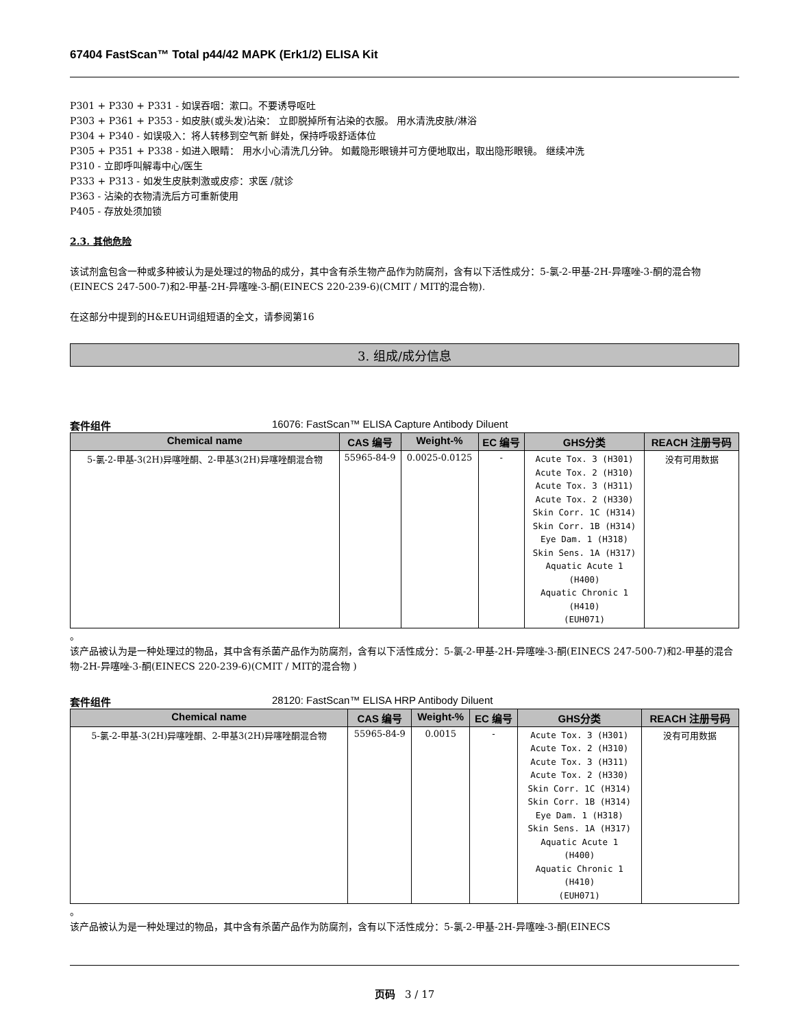67404 FastScan™ Total p44/42 MAPK (Erk1/2) ELISA Kit
P301 + P330 + P331 - 如误吞咽：漱口。不要诱导呕吐
P303 + P361 + P353 - 如皮肤(或头发)沾染： 立即脱掉所有沾染的衣服。 用水清洗皮肤/淋浴
P304 + P340 - 如误吸入：将人转移到空气新 鲜处，保持呼吸舒适体位
P305 + P351 + P338 - 如进入眼睛： 用水小心清洗几分钟。 如戴隐形眼镜并可方便地取出，取出隐形眼镜。 继续冲洗
P310 - 立即呼叫解毒中心/医生
P333 + P313 - 如发生皮肤刺激或皮疹：求医 /就诊
P363 - 沾染的衣物清洗后方可重新使用
P405 - 存放处须加锁
2.3. 其他危险
该试剂盒包含一种或多种被认为是处理过的物品的成分，其中含有杀生物产品作为防腐剂，含有以下活性成分：5-氯-2-甲基-2H-异噻唑-3-酮的混合物(EINECS 247-500-7)和2-甲基-2H-异噻唑-3-酮(EINECS 220-239-6)(CMIT / MIT的混合物).
在这部分中提到的H&EUH词组短语的全文，请参阅第16
3. 组成/成分信息
套件组件 16076: FastScan™ ELISA Capture Antibody Diluent
| Chemical name | CAS 编号 | Weight-% | EC 编号 | GHS分类 | REACH 注册号码 |
| --- | --- | --- | --- | --- | --- |
| 5-氯-2-甲基-3(2H)异噻唑酮、2-甲基3(2H)异噻唑酮混合物 | 55965-84-9 | 0.0025-0.0125 | - | Acute Tox. 3 (H301) Acute Tox. 2 (H310) Acute Tox. 3 (H311) Acute Tox. 2 (H330) Skin Corr. 1C (H314) Skin Corr. 1B (H314) Eye Dam. 1 (H318) Skin Sens. 1A (H317) Aquatic Acute 1 (H400) Aquatic Chronic 1 (H410) (EUH071) | 没有可用数据 |
。
该产品被认为是一种处理过的物品，其中含有杀菌产品作为防腐剂，含有以下活性成分：5-氯-2-甲基-2H-异噻唑-3-酮(EINECS 247-500-7)和2-甲基的混合物-2H-异噻唑-3-酮(EINECS 220-239-6)(CMIT / MIT的混合物 )
套件组件 28120: FastScan™ ELISA HRP Antibody Diluent
| Chemical name | CAS 编号 | Weight-% | EC 编号 | GHS分类 | REACH 注册号码 |
| --- | --- | --- | --- | --- | --- |
| 5-氯-2-甲基-3(2H)异噻唑酮、2-甲基3(2H)异噻唑酮混合物 | 55965-84-9 | 0.0015 | - | Acute Tox. 3 (H301) Acute Tox. 2 (H310) Acute Tox. 3 (H311) Acute Tox. 2 (H330) Skin Corr. 1C (H314) Skin Corr. 1B (H314) Eye Dam. 1 (H318) Skin Sens. 1A (H317) Aquatic Acute 1 (H400) Aquatic Chronic 1 (H410) (EUH071) | 没有可用数据 |
。
该产品被认为是一种处理过的物品，其中含有杀菌产品作为防腐剂，含有以下活性成分：5-氯-2-甲基-2H-异噻唑-3-酮(EINECS
页码 3 / 17